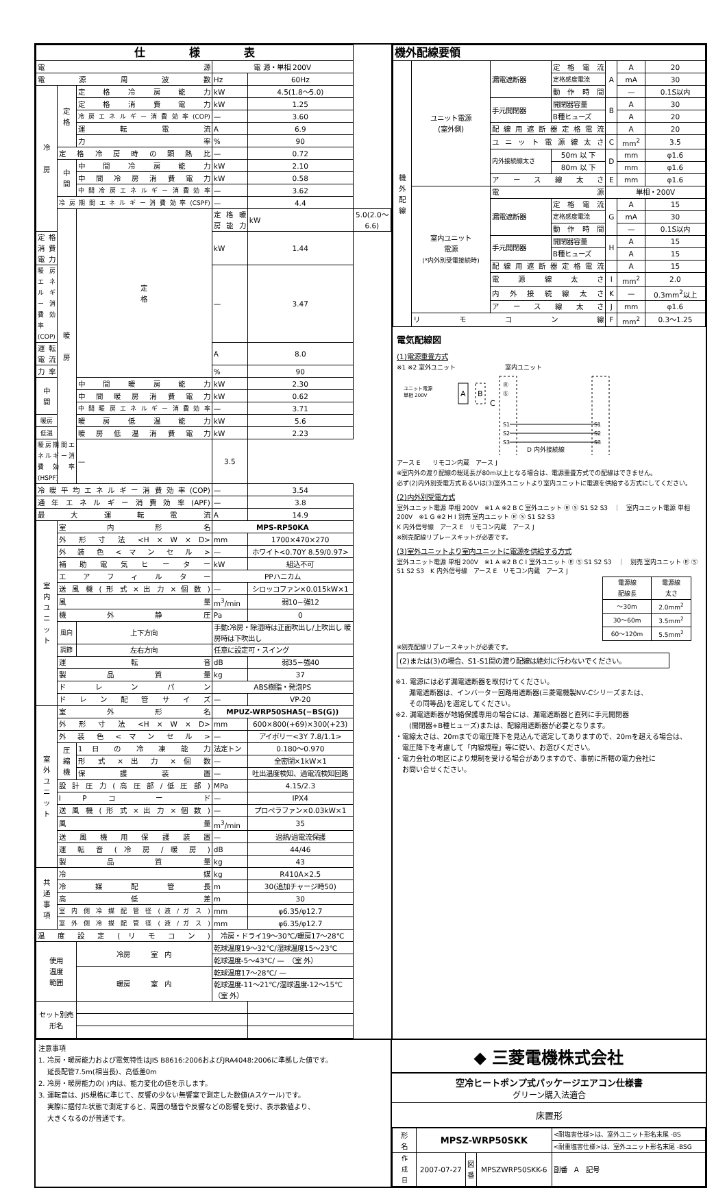| 仕 様 表 | | | | | |
| --- | --- | --- | --- | --- | --- |
| 電 源 | | | 電 源・単相 200V | | |
| 電 源 周 波 数 | | | Hz | 60Hz | |
| 冷 房 | 定 格 | 定 格 冷 房 能 力 | kW | 4.5(1.8〜5.0) | |
| | | 定 格 消 費 電 力 | kW | 1.25 | |
| | | 冷房エネルギー消費効率(COP) | — | 3.60 | |
| | | 運 転 電 流 | A | 6.9 | |
| | | 力 率 | % | 90 | |
| | 定 格 冷 房 時 の 顕 熱 比 | | — | 0.72 | |
| | 中 間 | 中 間 冷 房 能 力 | kW | 2.10 | |
| | | 中 間 冷 房 消 費 電 力 | kW | 0.58 | |
| | | 中間冷房エネルギー消費効率 | — | 3.62 | |
| | 冷房期間エネルギー消費効率(CSPF) | | — | 4.4 | |
| | 暖 房 | 定 格 | 定 格 暖 房 能 力 | kW | 5.0(2.0〜6.6) |
| 定 格 消 費 電 力 | | | kW | 1.44 | |
| 暖房エネルギー消費効率(COP) | | | — | 3.47 | |
| 運 転 電 流 | | | A | 8.0 | |
| 力 率 | | | % | 90 | |
| 中 間 | | 中 間 暖 房 能 力 | kW | 2.30 | |
| | | 中 間 暖 房 消 費 電 力 | kW | 0.62 | |
| | | 中間暖房エネルギー消費効率 | — | 3.71 | |
| 暖房 | | 暖 房 低 温 能 力 | kW | 5.6 | |
| 低温 | | 暖 房 低 温 消 費 電 力 | kW | 2.23 | |
| 暖房期間エネルギー消費効率(HSPF) | | — | 3.5 | | |
| 冷暖平均エネルギー消費効率(COP) | | | — | 3.54 | |
| 通 年 エ ネ ル ギ ー 消 費 効 率 (APF) | | | — | 3.8 | |
| 最 大 運 転 電 流 | | | A | 14.9 | |
| 室 内 ユ ニ ッ ト | 室 内 形 名 | | MPS-RP50KA | | |
| | 外 形 寸 法 <H × W × D> | | mm | 1700×470×270 | |
| | 外 装 色 < マ ン セ ル > | | — | ホワイト<0.70Y 8.59/0.97> | |
| | 補 助 電 気 ヒ ー タ ー | | kW | 組込不可 | |
| | エ ア フ ィ ル タ ー | | PPハニカム | | |
| | 送 風 機 ( 形 式 × 出 力 × 個 数 ) | | — | シロッコファン×0.015kW×1 | |
| | 風 量 | | m<sup>3</sup>/min | 弱10−強12 | |
| | 機 外 静 圧 | | Pa | 0 | |
| | 風向 | 上下方向 | 手動:冷房・除湿時は正面吹出し/上吹出し 暖房時は下吹出し | | |
| | 調節 | 左右方向 | 任意に設定可・スイング | | |
| | 運 転 音 | | dB | 弱35−強40 | |
| | 製 品 質 量 | | kg | 37 | |
| | ド レ ン パ ン | | ABS樹脂・発泡PS | | |
| | ド レ ン 配 管 サ イ ズ | | — | VP-20 | |
| 室 外 ユ ニ ッ ト | 室 外 形 名 | | MPUZ-WRP50SHA5(−BS(G)) | | |
| | 外 形 寸 法 <H × W × D> | | mm | 600×800(+69)×300(+23) | |
| | 外 装 色 < マ ン セ ル > | | — | アイボリー<3Y 7.8/1.1> | |
| | 圧 縮 機 | 1 日 の 冷 凍 能 力 | 法定トン | 0.180〜0.970 | |
| | | 形 式 × 出 力 × 個 数 | — | 全密閉×1kW×1 | |
| | | 保 護 装 置 | — | 吐出温度検知、過電流検知回路 | |
| | 設 計 圧 力 ( 高 圧 部 / 低 圧 部 ) | | MPa | 4.15/2.3 | |
| | I P コ ー ド | | — | IPX4 | |
| | 送 風 機 ( 形 式 × 出 力 × 個 数 ) | | — | プロペラファン×0.03kW×1 | |
| | 風 量 | | m<sup>3</sup>/min | 35 | |
| | 送 風 機 用 保 護 装 置 | | — | 過熱/過電流保護 | |
| | 運 転 音 ( 冷 房 / 暖 房 ) | | dB | 44/46 | |
| | 製 品 質 量 | | kg | 43 | |
| 共 通 事 項 | 冷 媒 | | kg | R410A×2.5 | |
| | 冷 媒 配 管 長 | | m | 30(追加チャージ時50) | |
| | 高 低 差 | | m | 30 | |
| | 室 内 側 冷 媒 配 管 径 ( 液 / ガ ス ) | | mm | φ6.35/φ12.7 | |
| | 室 外 側 冷 媒 配 管 径 ( 液 / ガ ス ) | | mm | φ6.35/φ12.7 | |
| 温 度 設 定 ( リ モ コ ン ) | | | 冷房・ドライ19〜30℃/暖房17〜28℃ | | |
| 使用 温度 範囲 | | 冷房 室 内 | 乾球温度19〜32℃/湿球温度15〜23℃ | | |
| | | | 乾球温度-5〜43℃/ — （室 外） | | |
| | | 暖房 室 内 | 乾球温度17〜28℃/ — | | |
| | | | 乾球温度-11〜21℃/湿球温度-12〜15℃ （室 外） | | |
| セット別売 形名 | | | | | |
| 機外配線要領 | | | | | | |
| --- | --- | --- | --- | --- | --- | --- |
| 機 外 配 線 | ユニット電源 (室外側) | 漏電遮断器 | 定 格 電 流 | A | A | 20 |
| | | | 定格感度電流 | | mA | 30 |
| | | | 動 作 時 間 | | — | 0.1S以内 |
| | | 手元開閉器 | 開閉器容量 | B | A | 30 |
| | | | B種ヒューズ | | A | 20 |
| | | 配線用遮断器定格電流 | | | A | 20 |
| | | ユ ニ ッ ト 電 源 線 太 さ | | C | mm<sup>2</sup> | 3.5 |
| | | 内外接続線太さ | 50m 以 下 | D | mm | φ1.6 |
| | | | 80m 以 下 | | mm | φ1.6 |
| | | ア ー ス 線 太 さ | | E | mm | φ1.6 |
| | 室内ユニット 電源 (*内外別受電接続時) | 電 源 | | 単相・200V | | |
| | | 漏電遮断器 | 定 格 電 流 | G | A | 15 |
| | | | 定格感度電流 | | mA | 30 |
| | | | 動 作 時 間 | | — | 0.1S以内 |
| | | 手元開閉器 | 開閉器容量 | H | A | 15 |
| | | | B種ヒューズ | | A | 15 |
| | | 配線用遮断器定格電流 | | | A | 15 |
| | | 電 源 線 太 さ | | I | mm<sup>2</sup> | 2.0 |
| | | 内 外 接 続 線 太 さ | | K | — | 0.3mm<sup>2</sup>以上 |
| | | ア ー ス 線 太 さ | | J | mm | φ1.6 |
| | リ モ コ ン 線 | | | F | mm<sup>2</sup> | 0.3〜1.25 |
電気配線図
(1)電源重畳方式
※1 ※2 室外ユニット　　　　　　　　室内ユニット
ユニット電源
単相 200V
A
B
C
Ⓡ
Ⓢ
S1
S2
S3
S1
S2
S3
D 内外接続線
アース E　　リモコン内蔵　アース J
※室内外の渡り配線の総延長が80m以上となる場合は、電源重畳方式での配線はできません。
必ず(2)内外別受電方式あるいは(3)室外ユニットより室内ユニットに電源を供給する方式にしてください。
(2)内外別受電方式
室外ユニット電源 単相 200V　※1 A ※2 B C 室外ユニット Ⓡ Ⓢ S1 S2 S3　｜　室内ユニット電源 単相 200V　※1 G ※2 H I 別売 室内ユニット Ⓡ Ⓢ S1 S2 S3
K 内外信号線　アース E　リモコン内蔵　アース J
※別売配線リプレースキットが必要です。
(3)室外ユニットより室内ユニットに電源を供給する方式
室外ユニット電源 単相 200V　※1 A ※2 B C I 室外ユニット Ⓡ Ⓢ S1 S2 S3　｜　別売 室内ユニット Ⓡ Ⓢ S1 S2 S3　K 内外信号線　アース E　リモコン内蔵　アース J
| 電源線 配線長 | 電源線 太さ |
| 〜30m | 2.0mm<sup>2</sup> |
| 30〜60m | 3.5mm<sup>2</sup> |
| 60〜120m | 5.5mm<sup>2</sup> |
※別売配線リプレースキットが必要です。
(2)または(3)の場合、S1-S1間の渡り配線は絶対に行わないでください。
※1. 電源には必ず漏電遮断器を取付けてください。
　　漏電遮断器は、インバーター回路用遮断器(三菱電機製NV-Cシリーズまたは、
　　その同等品)を選定してください。
※2. 漏電遮断器が地絡保護専用の場合には、漏電遮断器と直列に手元開閉器
　　(開閉器+B種ヒューズ)または、配線用遮断器が必要となります。
・電線太さは、20mまでの電圧降下を見込んで選定してありますので、20mを超える場合は、
　電圧降下を考慮して「内線規程」等に従い、お選びください。
・電力会社の地区により規制を受ける場合がありますので、事前に所轄の電力会社に
　お問い合せください。
注意事項
1. 冷房・暖房能力および電気特性はJIS B8616:2006およびJRA4048:2006に準拠した値です。
　 延長配管7.5m(相当長)、高低差0m
2. 冷房・暖房能力の( )内は、能力変化の値を示します。
3. 運転音は、JIS規格に準じて、反響の少ない無響室で測定した数値(Aスケール)です。
　 実際に据付た状態で測定すると、周囲の騒音や反響などの影響を受け、表示数値より、
　 大きくなるのが普通です。
◆ 三菱電機株式会社
空冷ヒートポンプ式パッケージエアコン仕様書
グリーン購入法適合
床置形
| 形 名 | MPSZ-WRP50SKK | | | <耐塩害仕様>は、室外ユニット形名末尾 -BS |
| | | | | <耐重塩害仕様>は、室外ユニット形名末尾 -BSG |
| 作 成 日 | 2007-07-27 | 図 番 | MPSZWRP50SKK-6 | 副番 A 記号 |